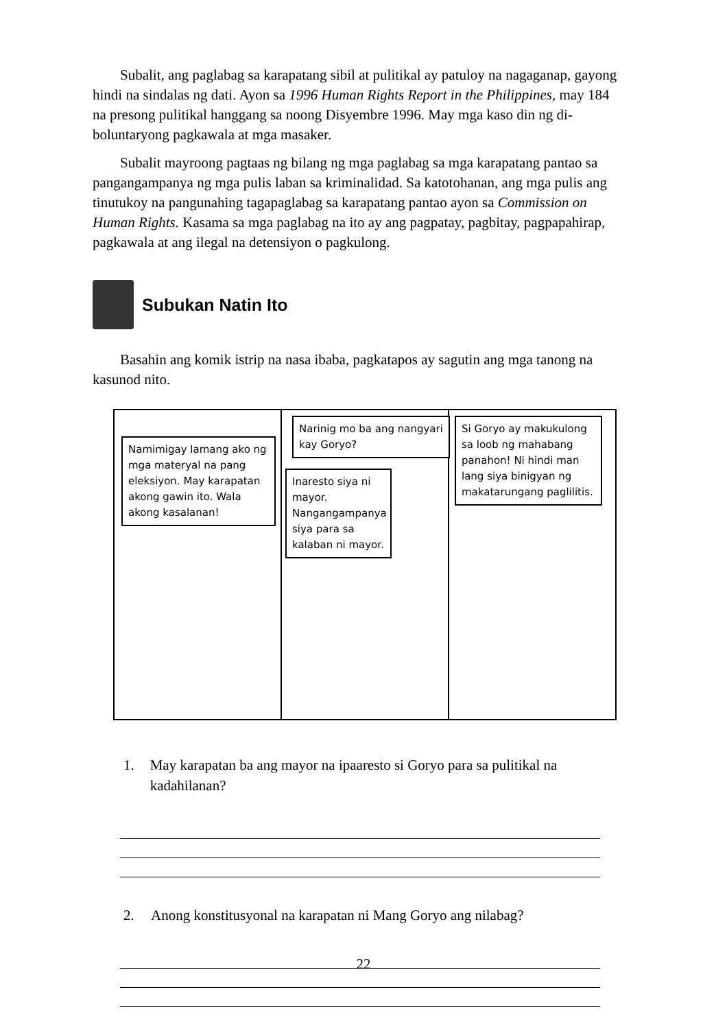Subalit, ang paglabag sa karapatang sibil at pulitikal ay patuloy na nagaganap, gayong hindi na sindalas ng dati. Ayon sa 1996 Human Rights Report in the Philippines, may 184 na presong pulitikal hanggang sa noong Disyembre 1996. May mga kaso din ng di-boluntaryong pagkawala at mga masaker.
Subalit mayroong pagtaas ng bilang ng mga paglabag sa mga karapatang pantao sa pangangampanya ng mga pulis laban sa kriminalidad. Sa katotohanan, ang mga pulis ang tinutukoy na pangunahing tagapaglabag sa karapatang pantao ayon sa Commission on Human Rights. Kasama sa mga paglabag na ito ay ang pagpatay, pagbitay, pagpapahirap, pagkawala at ang ilegal na detensiyon o pagkulong.
Subukan Natin Ito
Basahin ang komik istrip na nasa ibaba, pagkatapos ay sagutin ang mga tanong na kasunod nito.
Namimigay lamang ako ng mga materyal na pang eleksiyon. May karapatan akong gawin ito. Wala akong kasalanan!
Narinig mo ba ang nangyari kay Goryo?
Inaresto siya ni mayor. Nangangampanya siya para sa kalaban ni mayor.
Si Goryo ay makukulong sa loob ng mahabang panahon! Ni hindi man lang siya binigyan ng makatarungang paglilitis.
1. May karapatan ba ang mayor na ipaaresto si Goryo para sa pulitikal na kadahilanan?
2. Anong konstitusyonal na karapatan ni Mang Goryo ang nilabag?
22